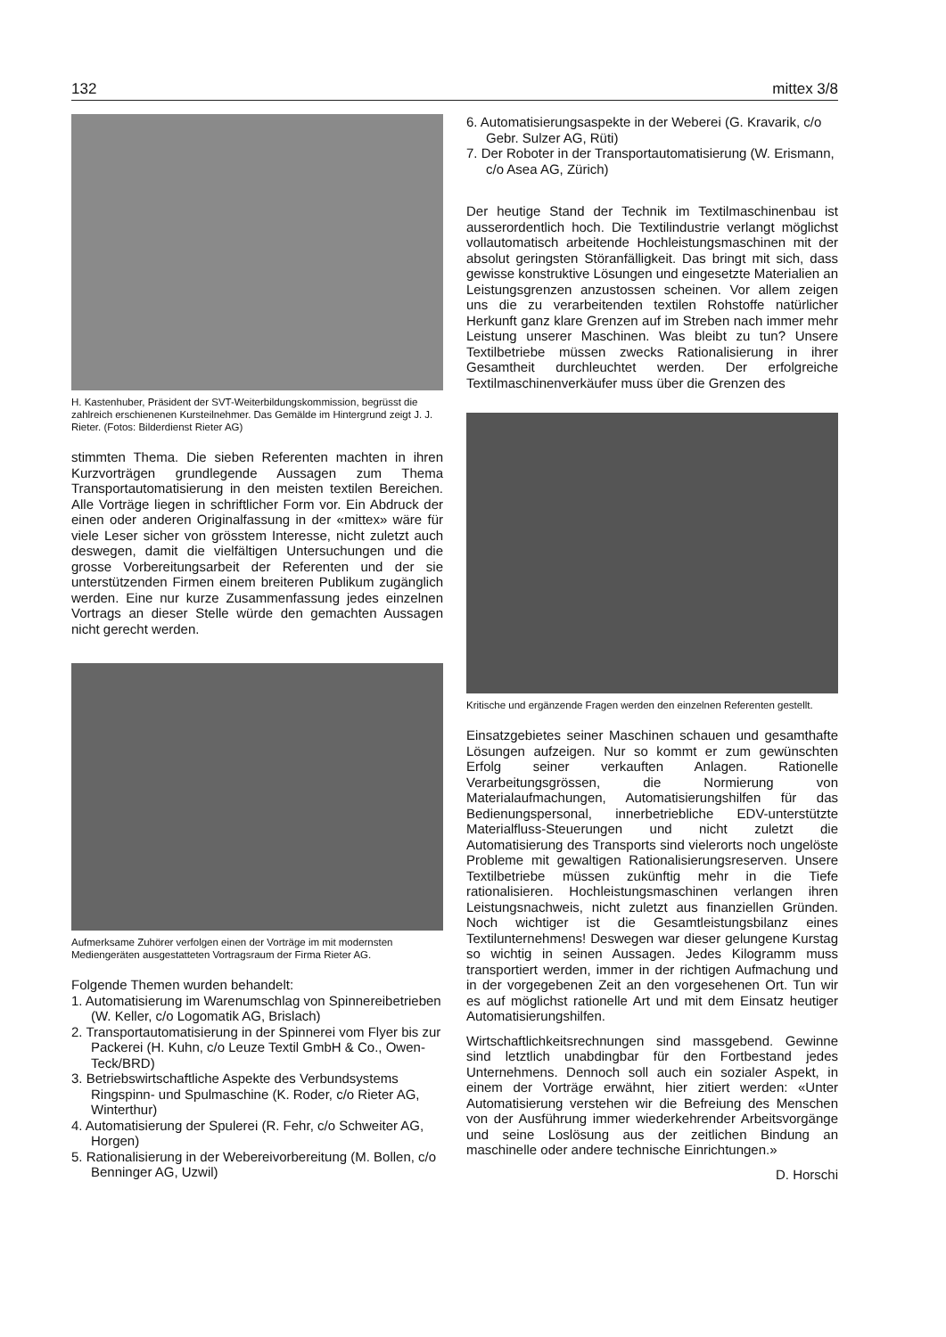132 mittex 3/8
H. Kastenhuber, Präsident der SVT-Weiterbildungskommission, begrüsst die zahlreich erschienenen Kursteilnehmer. Das Gemälde im Hintergrund zeigt J. J. Rieter. (Fotos: Bilderdienst Rieter AG)
stimmten Thema. Die sieben Referenten machten in ihren Kurzvorträgen grundlegende Aussagen zum Thema Transportautomatisierung in den meisten textilen Bereichen. Alle Vorträge liegen in schriftlicher Form vor. Ein Abdruck der einen oder anderen Originalfassung in der «mittex» wäre für viele Leser sicher von grösstem Interesse, nicht zuletzt auch deswegen, damit die vielfältigen Untersuchungen und die grosse Vorbereitungsarbeit der Referenten und der sie unterstützenden Firmen einem breiteren Publikum zugänglich werden. Eine nur kurze Zusammenfassung jedes einzelnen Vortrags an dieser Stelle würde den gemachten Aussagen nicht gerecht werden.
Aufmerksame Zuhörer verfolgen einen der Vorträge im mit modernsten Mediengeräten ausgestatteten Vortragsraum der Firma Rieter AG.
Folgende Themen wurden behandelt:
1. Automatisierung im Warenumschlag von Spinnereibetrieben (W. Keller, c/o Logomatik AG, Brislach)
2. Transportautomatisierung in der Spinnerei vom Flyer bis zur Packerei (H. Kuhn, c/o Leuze Textil GmbH & Co., Owen-Teck/BRD)
3. Betriebswirtschaftliche Aspekte des Verbundsystems Ringspinn- und Spulmaschine (K. Roder, c/o Rieter AG, Winterthur)
4. Automatisierung der Spulerei (R. Fehr, c/o Schweiter AG, Horgen)
5. Rationalisierung in der Webereivorbereitung (M. Bollen, c/o Benninger AG, Uzwil)
6. Automatisierungsaspekte in der Weberei (G. Kravarik, c/o Gebr. Sulzer AG, Rüti)
7. Der Roboter in der Transportautomatisierung (W. Erismann, c/o Asea AG, Zürich)
Der heutige Stand der Technik im Textilmaschinenbau ist ausserordentlich hoch. Die Textilindustrie verlangt möglichst vollautomatisch arbeitende Hochleistungsmaschinen mit der absolut geringsten Störanfälligkeit. Das bringt mit sich, dass gewisse konstruktive Lösungen und eingesetzte Materialien an Leistungsgrenzen anzustossen scheinen. Vor allem zeigen uns die zu verarbeitenden textilen Rohstoffe natürlicher Herkunft ganz klare Grenzen auf im Streben nach immer mehr Leistung unserer Maschinen. Was bleibt zu tun? Unsere Textilbetriebe müssen zwecks Rationalisierung in ihrer Gesamtheit durchleuchtet werden. Der erfolgreiche Textilmaschinenverkäufer muss über die Grenzen des
Kritische und ergänzende Fragen werden den einzelnen Referenten gestellt.
Einsatzgebietes seiner Maschinen schauen und gesamthafte Lösungen aufzeigen. Nur so kommt er zum gewünschten Erfolg seiner verkauften Anlagen. Rationelle Verarbeitungsgrössen, die Normierung von Materialaufmachungen, Automatisierungshilfen für das Bedienungspersonal, innerbetriebliche EDV-unterstützte Materialfluss-Steuerungen und nicht zuletzt die Automatisierung des Transports sind vielerorts noch ungelöste Probleme mit gewaltigen Rationalisierungsreserven. Unsere Textilbetriebe müssen zukünftig mehr in die Tiefe rationalisieren. Hochleistungsmaschinen verlangen ihren Leistungsnachweis, nicht zuletzt aus finanziellen Gründen. Noch wichtiger ist die Gesamtleistungsbilanz eines Textilunternehmens! Deswegen war dieser gelungene Kurstag so wichtig in seinen Aussagen. Jedes Kilogramm muss transportiert werden, immer in der richtigen Aufmachung und in der vorgegebenen Zeit an den vorgesehenen Ort. Tun wir es auf möglichst rationelle Art und mit dem Einsatz heutiger Automatisierungshilfen.
Wirtschaftlichkeitsrechnungen sind massgebend. Gewinne sind letztlich unabdingbar für den Fortbestand jedes Unternehmens. Dennoch soll auch ein sozialer Aspekt, in einem der Vorträge erwähnt, hier zitiert werden: «Unter Automatisierung verstehen wir die Befreiung des Menschen von der Ausführung immer wiederkehrender Arbeitsvorgänge und seine Loslösung aus der zeitlichen Bindung an maschinelle oder andere technische Einrichtungen.»
D. Horschi